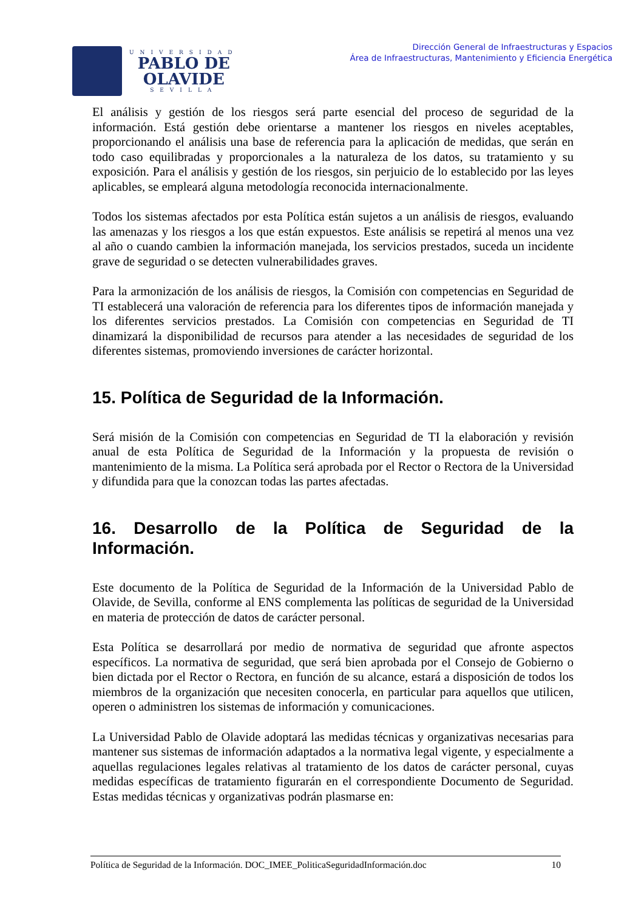UNIVERSIDAD
PABLO DE
OLAVIDE
SEVILLA
Dirección General de Infraestructuras y Espacios
Área de Infraestructuras, Mantenimiento y Eficiencia Energética
El análisis y gestión de los riesgos será parte esencial del proceso de seguridad de la información. Está gestión debe orientarse a mantener los riesgos en niveles aceptables, proporcionando el análisis una base de referencia para la aplicación de medidas, que serán en todo caso equilibradas y proporcionales a la naturaleza de los datos, su tratamiento y su exposición. Para el análisis y gestión de los riesgos, sin perjuicio de lo establecido por las leyes aplicables, se empleará alguna metodología reconocida internacionalmente.
Todos los sistemas afectados por esta Política están sujetos a un análisis de riesgos, evaluando las amenazas y los riesgos a los que están expuestos. Este análisis se repetirá al menos una vez al año o cuando cambien la información manejada, los servicios prestados, suceda un incidente grave de seguridad o se detecten vulnerabilidades graves.
Para la armonización de los análisis de riesgos, la Comisión con competencias en Seguridad de TI establecerá una valoración de referencia para los diferentes tipos de información manejada y los diferentes servicios prestados. La Comisión con competencias en Seguridad de TI dinamizará la disponibilidad de recursos para atender a las necesidades de seguridad de los diferentes sistemas, promoviendo inversiones de carácter horizontal.
15. Política de Seguridad de la Información.
Será misión de la Comisión con competencias en Seguridad de TI la elaboración y revisión anual de esta Política de Seguridad de la Información y la propuesta de revisión o mantenimiento de la misma. La Política será aprobada por el Rector o Rectora de la Universidad y difundida para que la conozcan todas las partes afectadas.
16. Desarrollo de la Política de Seguridad de la Información.
Este documento de la Política de Seguridad de la Información de la Universidad Pablo de Olavide, de Sevilla, conforme al ENS complementa las políticas de seguridad de la Universidad en materia de protección de datos de carácter personal.
Esta Política se desarrollará por medio de normativa de seguridad que afronte aspectos específicos. La normativa de seguridad, que será bien aprobada por el Consejo de Gobierno o bien dictada por el Rector o Rectora, en función de su alcance, estará a disposición de todos los miembros de la organización que necesiten conocerla, en particular para aquellos que utilicen, operen o administren los sistemas de información y comunicaciones.
La Universidad Pablo de Olavide adoptará las medidas técnicas y organizativas necesarias para mantener sus sistemas de información adaptados a la normativa legal vigente, y especialmente a aquellas regulaciones legales relativas al tratamiento de los datos de carácter personal, cuyas medidas específicas de tratamiento figurarán en el correspondiente Documento de Seguridad. Estas medidas técnicas y organizativas podrán plasmarse en:
Política de Seguridad de la Información. DOC_IMEE_PoliticaSeguridadInformación.doc 10